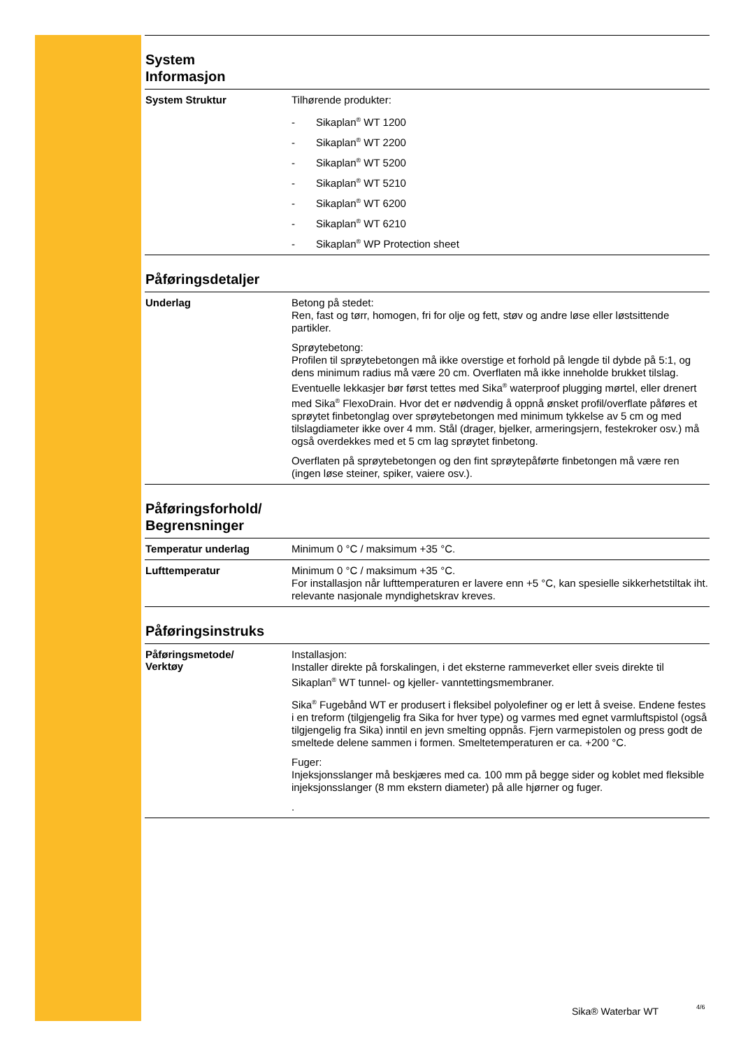System
Informasjon
System Struktur
Tilhørende produkter:
- Sikaplan<sup>®</sup> WT 1200
- Sikaplan<sup>®</sup> WT 2200
- Sikaplan<sup>®</sup> WT 5200
- Sikaplan<sup>®</sup> WT 5210
- Sikaplan<sup>®</sup> WT 6200
- Sikaplan<sup>®</sup> WT 6210
- Sikaplan<sup>®</sup> WP Protection sheet
Påføringsdetaljer
Underlag
Betong på stedet:
Ren, fast og tørr, homogen, fri for olje og fett, støv og andre løse eller løstsittende partikler.
Sprøytebetong:
Profilen til sprøytebetongen må ikke overstige et forhold på lengde til dybde på 5:1, og dens minimum radius må være 20 cm. Overflaten må ikke inneholde brukket tilslag. Eventuelle lekkasjer bør først tettes med Sika<sup>®</sup> waterproof plugging mørtel, eller drenert med Sika<sup>®</sup> FlexoDrain. Hvor det er nødvendig å oppnå ønsket profil/overflate påføres et sprøytet finbetonglag over sprøytebetongen med minimum tykkelse av 5 cm og med tilslagdiameter ikke over 4 mm. Stål (drager, bjelker, armeringsjern, festekroker osv.) må også overdekkes med et 5 cm lag sprøytet finbetong.
Overflaten på sprøytebetongen og den fint sprøytepåførte finbetongen må være ren (ingen løse steiner, spiker, vaiere osv.).
Påføringsforhold/
Begrensninger
Temperatur underlag
Minimum 0 °C / maksimum +35 °C.
Lufttemperatur
Minimum 0 °C / maksimum +35 °C.
For installasjon når lufttemperaturen er lavere enn +5 °C, kan spesielle sikkerhetstiltak iht. relevante nasjonale myndighetskrav kreves.
Påføringsinstruks
Påføringsmetode/
Verktøy
Installasjon:
Installer direkte på forskalingen, i det eksterne rammeverket eller sveis direkte til Sikaplan<sup>®</sup> WT tunnel- og kjeller- vanntettingsmembraner.
Sika<sup>®</sup> Fugebånd WT er produsert i fleksibel polyolefiner og er lett å sveise. Endene festes i en treform (tilgjengelig fra Sika for hver type) og varmes med egnet varmluftspistol (også tilgjengelig fra Sika) inntil en jevn smelting oppnås. Fjern varmepistolen og press godt de smeltede delene sammen i formen. Smeltetemperaturen er ca. +200 °C.
Fuger:
Injeksjonsslanger må beskjæres med ca. 100 mm på begge sider og koblet med fleksible injeksjonsslanger (8 mm ekstern diameter) på alle hjørner og fuger.
.
Sika® Waterbar WT 4/6